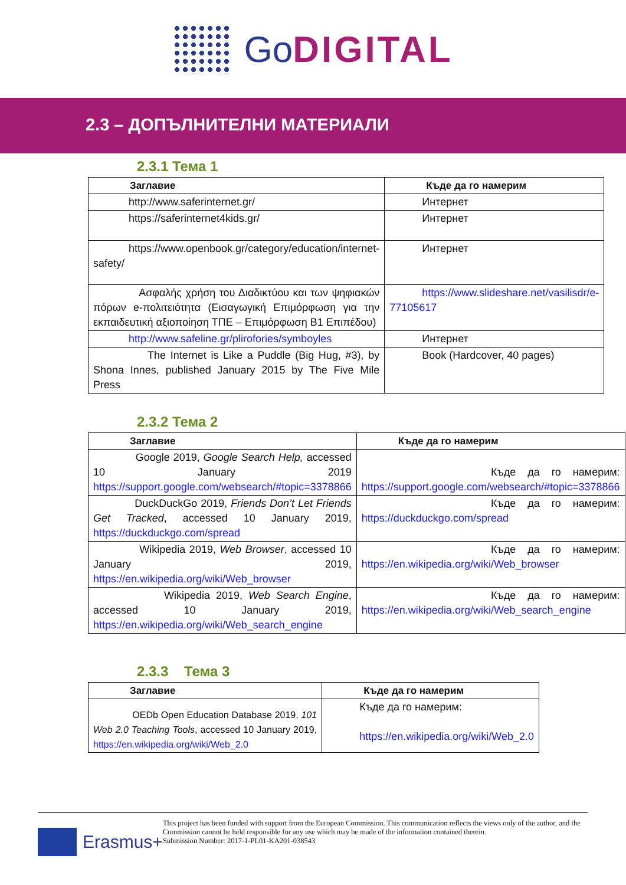GoDIGITAL
2.3 – ДОПЪЛНИТЕЛНИ МАТЕРИАЛИ
2.3.1 Тема 1
| Заглавие | Къде да го намерим |
| --- | --- |
| http://www.saferinternet.gr/ | Интернет |
| https://saferinternet4kids.gr/ | Интернет |
| https://www.openbook.gr/category/education/internet-safety/ | Интернет |
| Ασφαλής χρήση του Διαδικτύου και των ψηφιακών πόρων e-πολιτειότητα (Εισαγωγική Επιμόρφωση για την εκπαιδευτική αξιοποίηση ΤΠΕ – Επιμόρφωση Β1 Επιπέδου) | https://www.slideshare.net/vasilisdr/e-77105617 |
| http://www.safeline.gr/plirofories/symboyles | Интернет |
| The Internet is Like a Puddle (Big Hug, #3), by Shona Innes, published January 2015 by The Five Mile Press | Book (Hardcover, 40 pages) |
2.3.2 Тема 2
| Заглавие | Къде да го намерим |
| --- | --- |
| Google 2019, Google Search Help, accessed 10 January 2019 https://support.google.com/websearch/#topic=3378866 | Къде да го намерим: https://support.google.com/websearch/#topic=3378866 |
| DuckDuckGo 2019, Friends Don’t Let Friends Get Tracked , accessed 10 January 2019, https://duckduckgo.com/spread | Къде да го намерим: https://duckduckgo.com/spread |
| Wikipedia 2019, Web Browser , accessed 10 January 2019, https://en.wikipedia.org/wiki/Web_browser | Къде да го намерим: https://en.wikipedia.org/wiki/Web_browser |
| Wikipedia 2019, Web Search Engine , accessed 10 January 2019, https://en.wikipedia.org/wiki/Web_search_engine | Къде да го намерим: https://en.wikipedia.org/wiki/Web_search_engine |
2.3.3 Тема 3
| Заглавие | Къде да го намерим |
| --- | --- |
| OEDb Open Education Database 2019, 101 Web 2.0 Teaching Tools , accessed 10 January 2019, https://en.wikipedia.org/wiki/Web_2.0 | Къде да го намерим: https://en.wikipedia.org/wiki/Web_2.0 |
Erasmus+
This project has been funded with support from the European Commission. This communication reflects the views only of the author, and the Commission cannot be held responsible for any use which may be made of the information contained therein.
Submission Number: 2017-1-PL01-KA201-038543